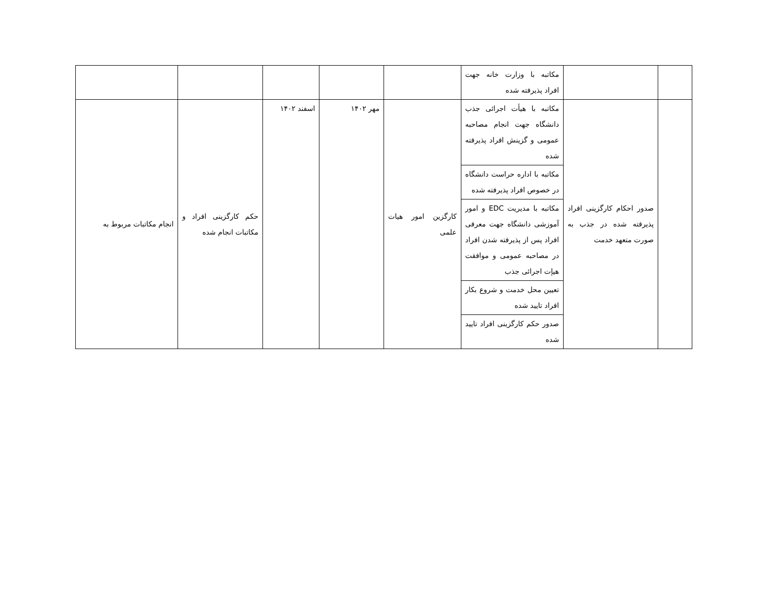| | | مکاتبه با وزارت خانه جهت افراد پذیرفته شده | | | | | |
| | صدور احکام کارگزینی افراد پذیرفته شده در جذب به صورت متعهد خدمت | مکاتبه با هیأت اجرائی جذب دانشگاه جهت انجام مصاحبه عمومی و گزینش افراد پذیرفته شده | کارگزین امور هیات علمی | مهر ۱۴۰۲ | اسفند ۱۴۰۲ | حکم کارگزینی افراد و مکاتبات انجام شده | انجام مکاتبات مربوط به |
| | | مکاتبه با اداره حراست دانشگاه در خصوص افراد پذیرفته شده | | | | | |
| | | مکاتبه با مدیریت EDC و امور آموزشی دانشگاه جهت معرفی افراد پس از پذیرفته شدن افراد در مصاحبه عمومی و موافقت هیإت اجرائی جذب | | | | | |
| | | تعیین محل خدمت و شروع بکار افراد تایید شده | | | | | |
| | | صدور حکم کارگزینی افراد تایید شده | | | | | |